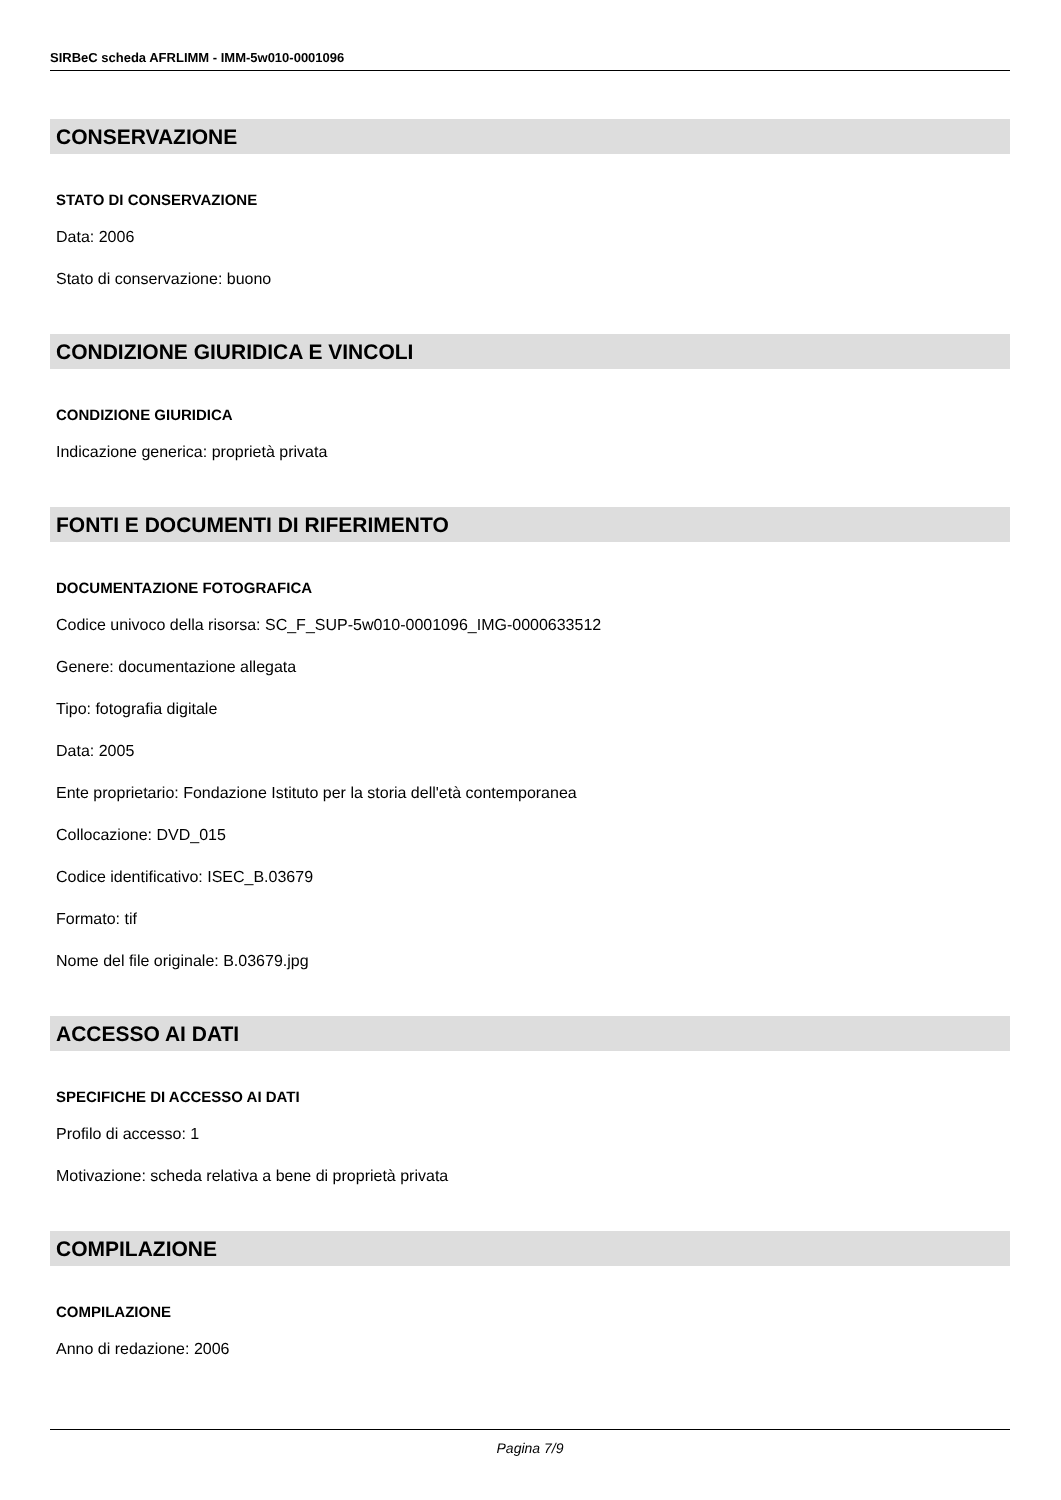SIRBeC scheda AFRLIMM - IMM-5w010-0001096
CONSERVAZIONE
STATO DI CONSERVAZIONE
Data: 2006
Stato di conservazione: buono
CONDIZIONE GIURIDICA E VINCOLI
CONDIZIONE GIURIDICA
Indicazione generica: proprietà privata
FONTI E DOCUMENTI DI RIFERIMENTO
DOCUMENTAZIONE FOTOGRAFICA
Codice univoco della risorsa: SC_F_SUP-5w010-0001096_IMG-0000633512
Genere: documentazione allegata
Tipo: fotografia digitale
Data: 2005
Ente proprietario: Fondazione Istituto per la storia dell'età contemporanea
Collocazione: DVD_015
Codice identificativo: ISEC_B.03679
Formato: tif
Nome del file originale: B.03679.jpg
ACCESSO AI DATI
SPECIFICHE DI ACCESSO AI DATI
Profilo di accesso: 1
Motivazione: scheda relativa a bene di proprietà privata
COMPILAZIONE
COMPILAZIONE
Anno di redazione: 2006
Pagina 7/9